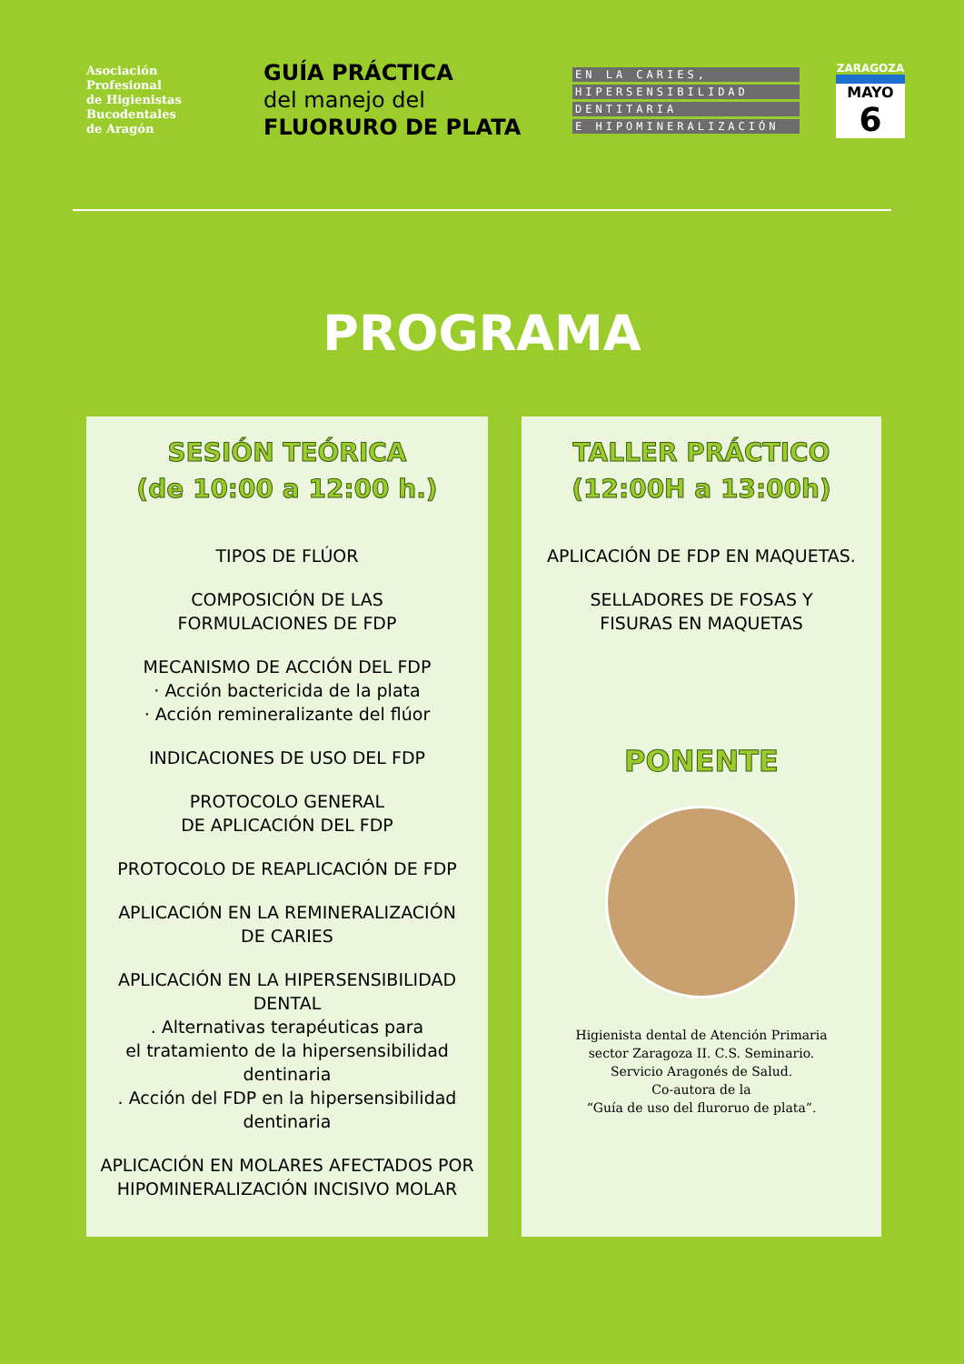Asociación
Profesional
de Higienistas
Bucodentales
de Aragón
GUÍA PRÁCTICA
del manejo del
FLUORURO DE PLATA
EN LA CARIES,
HIPERSENSIBILIDAD
DENTITARIA
E HIPOMINERALIZACIÓN
ZARAGOZA
MAYO
6
PROGRAMA
SESIÓN TEÓRICA
(de 10:00 a 12:00 h.)
TIPOS DE FLÚOR
COMPOSICIÓN DE LAS
FORMULACIONES DE FDP
MECANISMO DE ACCIÓN DEL FDP
· Acción bactericida de la plata
· Acción remineralizante del flúor
INDICACIONES DE USO DEL FDP
PROTOCOLO GENERAL
DE APLICACIÓN DEL FDP
PROTOCOLO DE REAPLICACIÓN DE FDP
APLICACIÓN EN LA REMINERALIZACIÓN
DE CARIES
APLICACIÓN EN LA HIPERSENSIBILIDAD
DENTAL
. Alternativas terapéuticas para
el tratamiento de la hipersensibilidad
dentinaria
. Acción del FDP en la hipersensibilidad
dentinaria
APLICACIÓN EN MOLARES AFECTADOS POR
HIPOMINERALIZACIÓN INCISIVO MOLAR
TALLER PRÁCTICO
(12:00H a 13:00h)
APLICACIÓN DE FDP EN MAQUETAS.
SELLADORES DE FOSAS Y
FISURAS EN MAQUETAS
PONENTE
Higienista dental de Atención Primaria
sector Zaragoza II. C.S. Seminario.
Servicio Aragonés de Salud.
Co-autora de la
“Guía de uso del fluroruo de plata”.